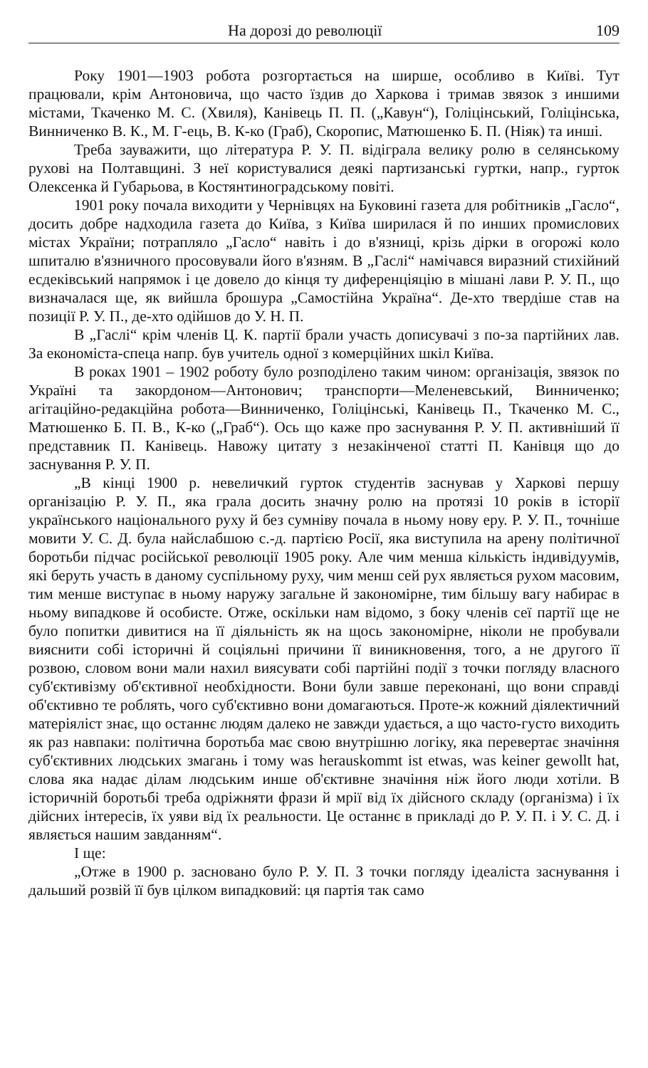На дорозі до революції 109
Року 1901—1903 робота розгортається на ширше, особливо в Київі. Тут працювали, крім Антоновича, що часто їздив до Харкова і тримав звязок з иншими містами, Ткаченко М. С. (Хвиля), Канівець П. П. („Кавун“), Голіцінський, Голіцінська, Винниченко В. К., М. Г-ець, В. К-ко (Граб), Скоропис, Матюшенко Б. П. (Ніяк) та инші.
Треба зауважити, що література Р. У. П. відіграла велику ролю в селянському рухові на Полтавщині. З неї користувалися деякі партизанські гуртки, напр., гурток Олексенка й Губарьова, в Костянтиноградському повіті.
1901 року почала виходити у Чернівцях на Буковині газета для робітників „Гасло“, досить добре надходила газета до Київа, з Київа ширилася й по инших промислових містах України; потрапляло „Гасло“ навіть і до в'язниці, крізь дірки в огорожі коло шпиталю в'язничного просовували його в'язням. В „Гаслі“ намічався виразний стихійний есдеківський напрямок і це довело до кінця ту диференціяцію в мішані лави Р. У. П., що визначалася ще, як вийшла брошура „Самостійна Україна“. Де-хто твердіше став на позиції Р. У. П., де-хто одійшов до У. Н. П.
В „Гаслі“ крім членів Ц. К. партії брали участь дописувачі з по-за партійних лав. За економіста-спеца напр. був учитель одної з комерційних шкіл Київа.
В роках 1901 – 1902 роботу було розподілено таким чином: організація, звязок по Україні та закордоном—Антонович; транспорти—Меленевський, Винниченко; агітаційно-редакційна робота—Винниченко, Голіцінські, Канівець П., Ткаченко М. С., Матюшенко Б. П. В., К-ко („Граб“). Ось що каже про заснування Р. У. П. активніший її представник П. Канівець. Навожу цитату з незакінченої статті П. Канівця що до заснування Р. У. П.
„В кінці 1900 р. невеличкий гурток студентів заснував у Харкові першу організацію Р. У. П., яка грала досить значну ролю на протязі 10 років в історії українського національного руху й без сумніву почала в ньому нову еру. Р. У. П., точніше мовити У. С. Д. була найслабшою с.-д. партією Росії, яка виступила на арену політичної боротьби підчас російської революції 1905 року. Але чим менша кількість індивідуумів, які беруть участь в даному суспільному руху, чим менш сей рух являється рухом масовим, тим менше виступає в ньому наружу загальне й закономірне, тим більшу вагу набирає в ньому випадкове й особисте. Отже, оскільки нам відомо, з боку членів сеї партії ще не було попитки дивитися на її діяльність як на щось закономірне, ніколи не пробували вияснити собі історичні й соціяльні причини її виникновення, того, а не другого її розвою, словом вони мали нахил виясувати собі партійні події з точки погляду власного суб'єктивізму об'єктивної необхідности. Вони були завше переконані, що вони справді об'єктивно те роблять, чого суб'єктивно вони домагаються. Проте-ж кожний діялектичний матеріяліст знає, що останнє людям далеко не завжди удається, а що часто-густо виходить як раз навпаки: політична боротьба має свою внутрішню логіку, яка перевертає значіння суб'єктивних людських змагань і тому was herauskommt ist etwas, was keiner gewollt hat, слова яка надає ділам людським инше об'єктивне значіння ніж його люди хотіли. В історичній боротьбі треба одріжняти фрази й мрії від їх дійсного складу (організма) і їх дійсних інтересів, їх уяви від їх реальности. Це останнє в прикладі до Р. У. П. і У. С. Д. і являється нашим завданням“.
І ще:
„Отже в 1900 р. засновано було Р. У. П. З точки погляду ідеаліста заснування і дальший розвій її був цілком випадковий: ця партія так само